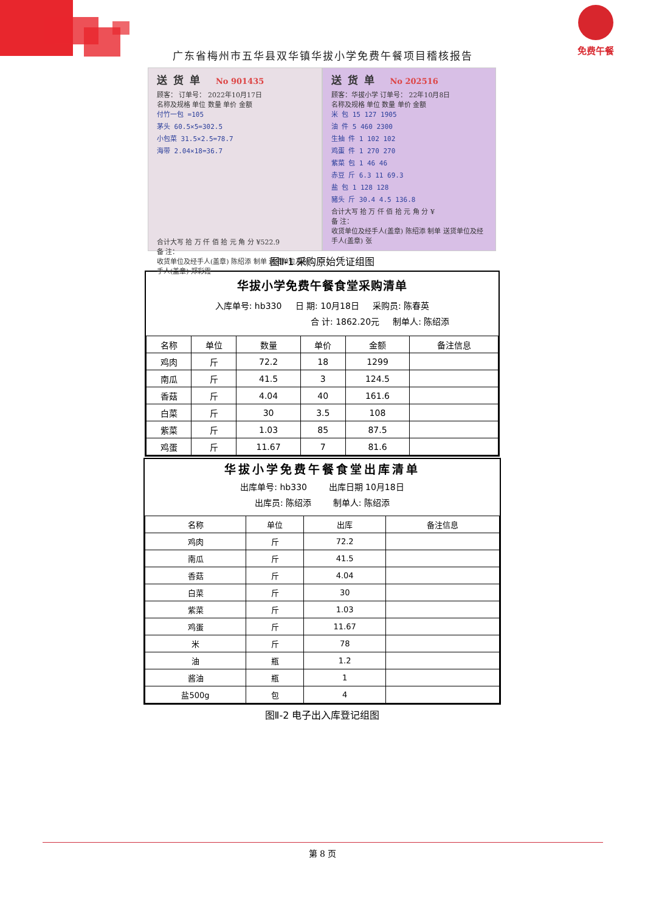广东省梅州市五华县双华镇华拔小学免费午餐项目稽核报告
免费午餐
送货单 No 901435
顾客： 订单号： 2022年10月17日
名称及规格 单位 数量 单价 金额
付竹一包 =105
茅头 60.5×5=302.5
小包菜 31.5×2.5=78.7
海带 2.04×18=36.7
合计大写 拾 万 仟 佰 拾 元 角 分 ¥522.9
备 注：
收货单位及经手人(盖章) 陈绍添 制单 送货单位及经手人(盖章) 郑彩霞
送货单 No 202516
顾客：华拔小学 订单号： 22年10月8日
名称及规格 单位 数量 单价 金额
米 包 15 127 1905
油 件 5 460 2300
生抽 件 1 102 102
鸡蛋 件 1 270 270
紫菜 包 1 46 46
赤豆 斤 6.3 11 69.3
盐 包 1 128 128
豬头 斤 30.4 4.5 136.8
合计大写 拾 万 仟 佰 拾 元 角 分 ¥
备 注：
收货单位及经手人(盖章) 陈绍添 制单 送货单位及经手人(盖章) 张
图Ⅱ-1 采购原始凭证组图
华拔小学免费午餐食堂采购清单
入库单号: hb330 日 期: 10月18日 采购员: 陈春英
合 计: 1862.20元 制单人: 陈绍添
| 名称 | 单位 | 数量 | 单价 | 金额 | 备注信息 |
| --- | --- | --- | --- | --- | --- |
| 鸡肉 | 斤 | 72.2 | 18 | 1299 | |
| 南瓜 | 斤 | 41.5 | 3 | 124.5 | |
| 香菇 | 斤 | 4.04 | 40 | 161.6 | |
| 白菜 | 斤 | 30 | 3.5 | 108 | |
| 紫菜 | 斤 | 1.03 | 85 | 87.5 | |
| 鸡蛋 | 斤 | 11.67 | 7 | 81.6 | |
华拔小学免费午餐食堂出库清单
出库单号: hb330 出库日期 10月18日
出库员: 陈绍添 制单人: 陈绍添
| 名称 | 单位 | 出库 | 备注信息 |
| --- | --- | --- | --- |
| 鸡肉 | 斤 | 72.2 | |
| 南瓜 | 斤 | 41.5 | |
| 香菇 | 斤 | 4.04 | |
| 白菜 | 斤 | 30 | |
| 紫菜 | 斤 | 1.03 | |
| 鸡蛋 | 斤 | 11.67 | |
| 米 | 斤 | 78 | |
| 油 | 瓶 | 1.2 | |
| 酱油 | 瓶 | 1 | |
| 盐500g | 包 | 4 | |
图Ⅱ-2 电子出入库登记组图
第 8 页